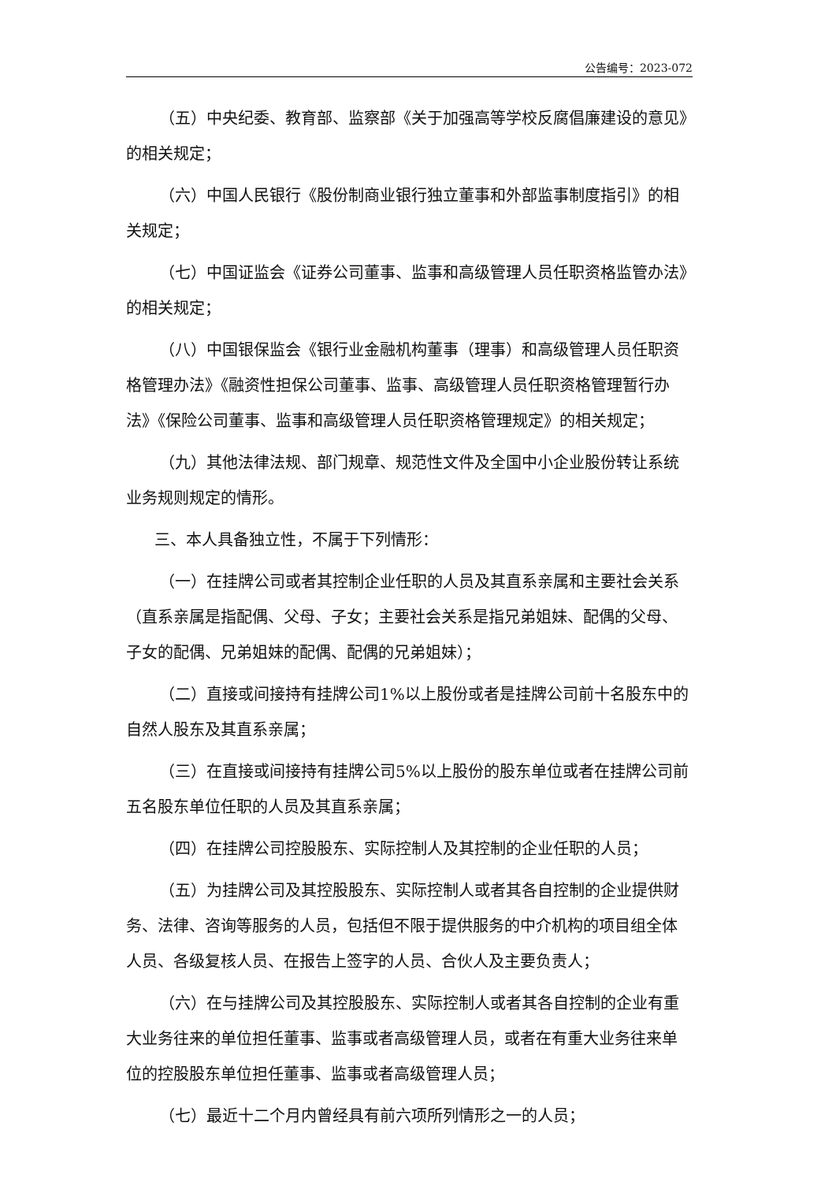公告编号：2023-072
（五）中央纪委、教育部、监察部《关于加强高等学校反腐倡廉建设的意见》的相关规定；
（六）中国人民银行《股份制商业银行独立董事和外部监事制度指引》的相关规定；
（七）中国证监会《证券公司董事、监事和高级管理人员任职资格监管办法》的相关规定；
（八）中国银保监会《银行业金融机构董事（理事）和高级管理人员任职资格管理办法》《融资性担保公司董事、监事、高级管理人员任职资格管理暂行办法》《保险公司董事、监事和高级管理人员任职资格管理规定》的相关规定；
（九）其他法律法规、部门规章、规范性文件及全国中小企业股份转让系统业务规则规定的情形。
三、本人具备独立性，不属于下列情形：
（一）在挂牌公司或者其控制企业任职的人员及其直系亲属和主要社会关系（直系亲属是指配偶、父母、子女；主要社会关系是指兄弟姐妹、配偶的父母、子女的配偶、兄弟姐妹的配偶、配偶的兄弟姐妹）；
（二）直接或间接持有挂牌公司1%以上股份或者是挂牌公司前十名股东中的自然人股东及其直系亲属；
（三）在直接或间接持有挂牌公司5%以上股份的股东单位或者在挂牌公司前五名股东单位任职的人员及其直系亲属；
（四）在挂牌公司控股股东、实际控制人及其控制的企业任职的人员；
（五）为挂牌公司及其控股股东、实际控制人或者其各自控制的企业提供财务、法律、咨询等服务的人员，包括但不限于提供服务的中介机构的项目组全体人员、各级复核人员、在报告上签字的人员、合伙人及主要负责人；
（六）在与挂牌公司及其控股股东、实际控制人或者其各自控制的企业有重大业务往来的单位担任董事、监事或者高级管理人员，或者在有重大业务往来单位的控股股东单位担任董事、监事或者高级管理人员；
（七）最近十二个月内曾经具有前六项所列情形之一的人员；